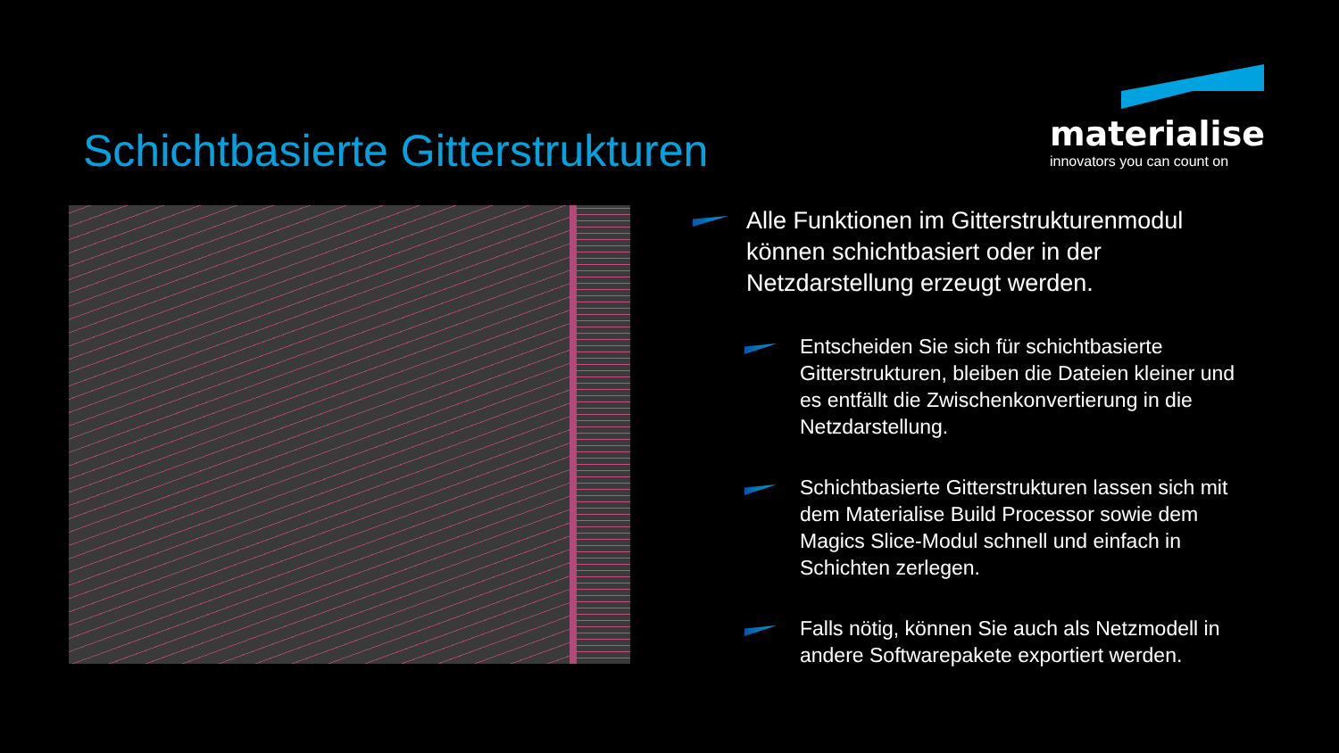Schichtbasierte Gitterstrukturen
materialise
innovators you can count on
Alle Funktionen im Gitterstrukturenmodul können schichtbasiert oder in der Netzdarstellung erzeugt werden.
Entscheiden Sie sich für schichtbasierte Gitterstrukturen, bleiben die Dateien kleiner und es entfällt die Zwischenkonvertierung in die Netzdarstellung.
Schichtbasierte Gitterstrukturen lassen sich mit dem Materialise Build Processor sowie dem Magics Slice-Modul schnell und einfach in Schichten zerlegen.
Falls nötig, können Sie auch als Netzmodell in andere Softwarepakete exportiert werden.